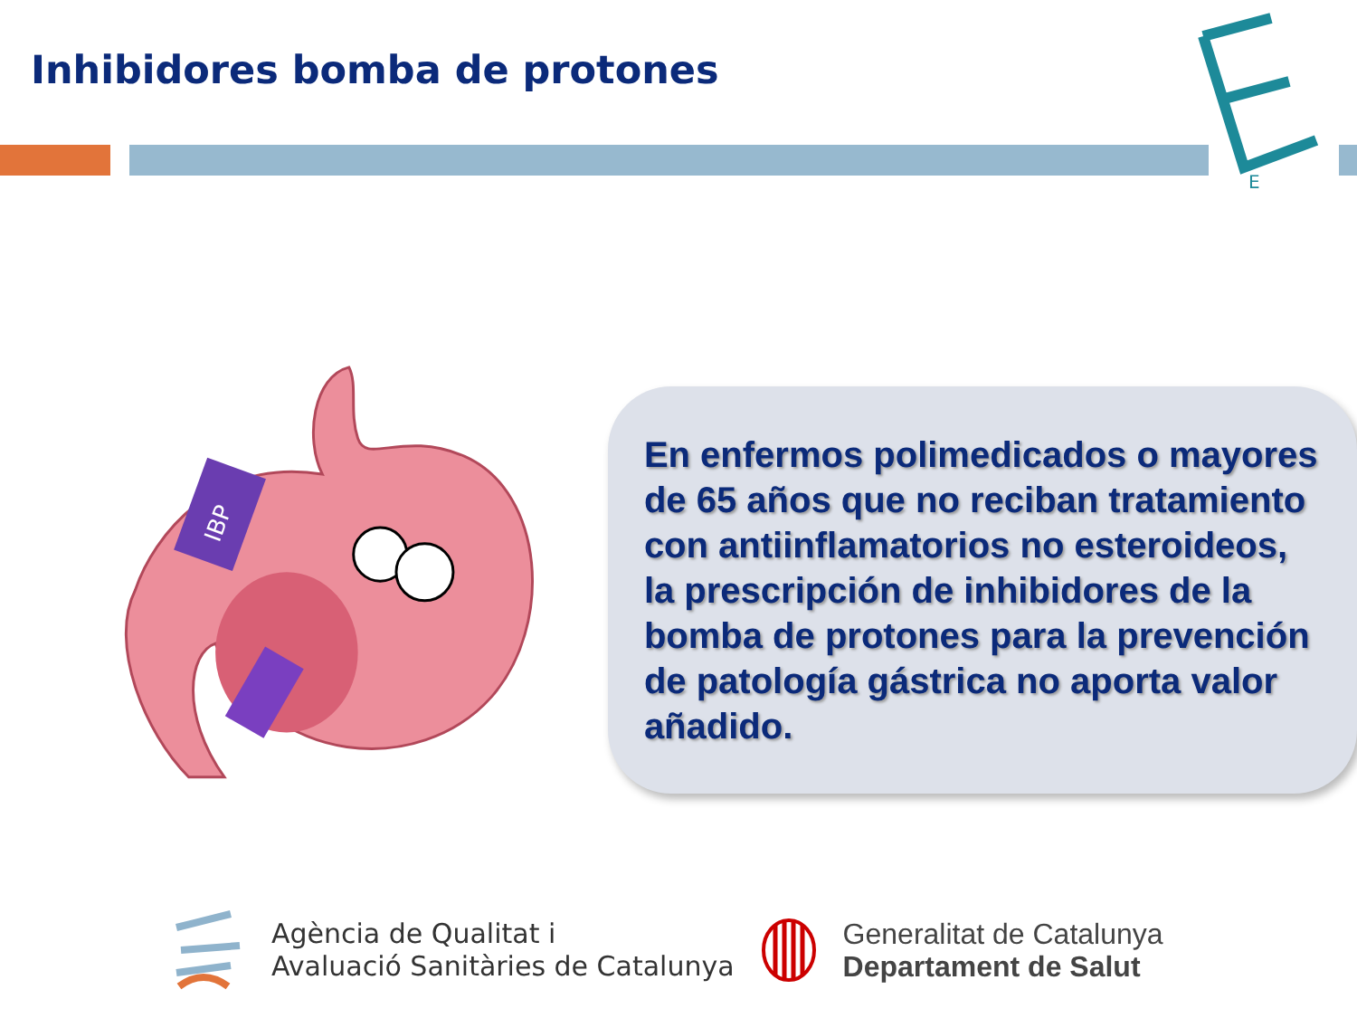Inhibidores bomba de protones
E
IBP
En enfermos polimedicados o mayores de 65 años que no reciban tratamiento con antiinflamatorios no esteroideos, la prescripción de inhibidores de la bomba de protones para la prevención de patología gástrica no aporta valor añadido.
Agència de Qualitat i
Avaluació Sanitàries de Catalunya
Generalitat de Catalunya
Departament de Salut